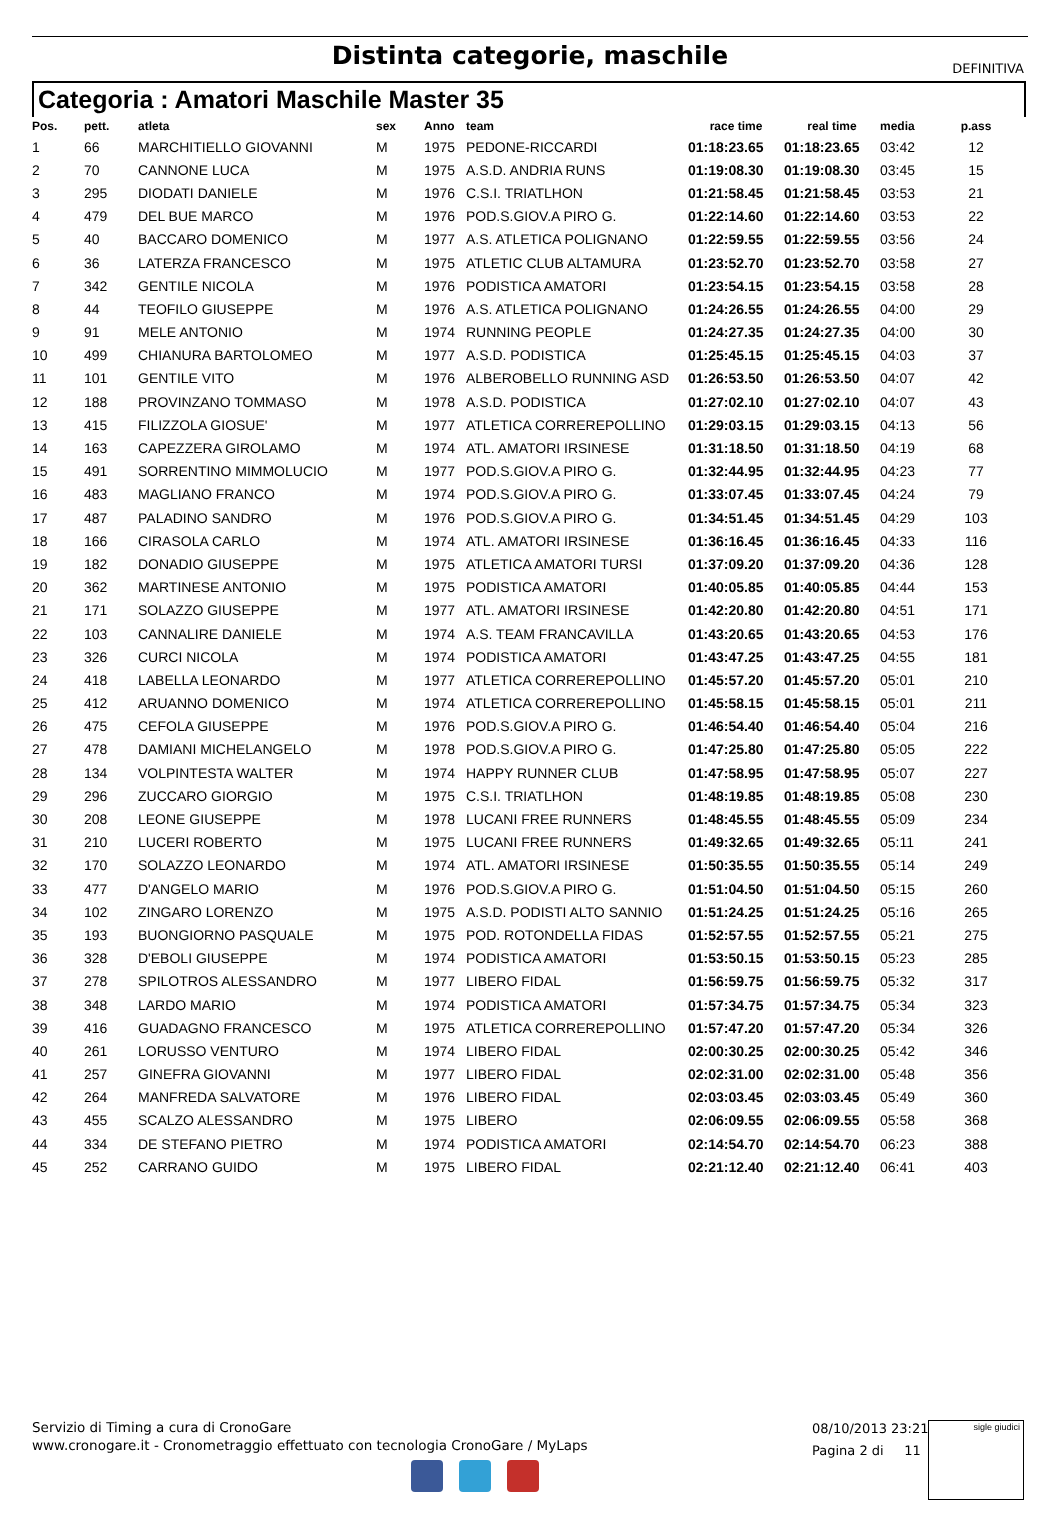Distinta categorie, maschile
DEFINITIVA
Categoria : Amatori Maschile Master 35
| Pos. | pett. | atleta | sex | Anno | team | race time | real time | media | p.ass |
| --- | --- | --- | --- | --- | --- | --- | --- | --- | --- |
| 1 | 66 | MARCHITIELLO GIOVANNI | M | 1975 | PEDONE-RICCARDI | 01:18:23.65 | 01:18:23.65 | 03:42 | 12 |
| 2 | 70 | CANNONE LUCA | M | 1975 | A.S.D. ANDRIA RUNS | 01:19:08.30 | 01:19:08.30 | 03:45 | 15 |
| 3 | 295 | DIODATI DANIELE | M | 1976 | C.S.I. TRIATLHON | 01:21:58.45 | 01:21:58.45 | 03:53 | 21 |
| 4 | 479 | DEL BUE MARCO | M | 1976 | POD.S.GIOV.A PIRO G. | 01:22:14.60 | 01:22:14.60 | 03:53 | 22 |
| 5 | 40 | BACCARO DOMENICO | M | 1977 | A.S. ATLETICA POLIGNANO | 01:22:59.55 | 01:22:59.55 | 03:56 | 24 |
| 6 | 36 | LATERZA FRANCESCO | M | 1975 | ATLETIC CLUB ALTAMURA | 01:23:52.70 | 01:23:52.70 | 03:58 | 27 |
| 7 | 342 | GENTILE NICOLA | M | 1976 | PODISTICA AMATORI | 01:23:54.15 | 01:23:54.15 | 03:58 | 28 |
| 8 | 44 | TEOFILO GIUSEPPE | M | 1976 | A.S. ATLETICA POLIGNANO | 01:24:26.55 | 01:24:26.55 | 04:00 | 29 |
| 9 | 91 | MELE ANTONIO | M | 1974 | RUNNING PEOPLE | 01:24:27.35 | 01:24:27.35 | 04:00 | 30 |
| 10 | 499 | CHIANURA BARTOLOMEO | M | 1977 | A.S.D. PODISTICA | 01:25:45.15 | 01:25:45.15 | 04:03 | 37 |
| 11 | 101 | GENTILE VITO | M | 1976 | ALBEROBELLO RUNNING ASD | 01:26:53.50 | 01:26:53.50 | 04:07 | 42 |
| 12 | 188 | PROVINZANO TOMMASO | M | 1978 | A.S.D. PODISTICA | 01:27:02.10 | 01:27:02.10 | 04:07 | 43 |
| 13 | 415 | FILIZZOLA GIOSUE' | M | 1977 | ATLETICA CORREREPOLLINO | 01:29:03.15 | 01:29:03.15 | 04:13 | 56 |
| 14 | 163 | CAPEZZERA GIROLAMO | M | 1974 | ATL. AMATORI IRSINESE | 01:31:18.50 | 01:31:18.50 | 04:19 | 68 |
| 15 | 491 | SORRENTINO MIMMOLUCIO | M | 1977 | POD.S.GIOV.A PIRO G. | 01:32:44.95 | 01:32:44.95 | 04:23 | 77 |
| 16 | 483 | MAGLIANO FRANCO | M | 1974 | POD.S.GIOV.A PIRO G. | 01:33:07.45 | 01:33:07.45 | 04:24 | 79 |
| 17 | 487 | PALADINO SANDRO | M | 1976 | POD.S.GIOV.A PIRO G. | 01:34:51.45 | 01:34:51.45 | 04:29 | 103 |
| 18 | 166 | CIRASOLA CARLO | M | 1974 | ATL. AMATORI IRSINESE | 01:36:16.45 | 01:36:16.45 | 04:33 | 116 |
| 19 | 182 | DONADIO GIUSEPPE | M | 1975 | ATLETICA AMATORI TURSI | 01:37:09.20 | 01:37:09.20 | 04:36 | 128 |
| 20 | 362 | MARTINESE ANTONIO | M | 1975 | PODISTICA AMATORI | 01:40:05.85 | 01:40:05.85 | 04:44 | 153 |
| 21 | 171 | SOLAZZO GIUSEPPE | M | 1977 | ATL. AMATORI IRSINESE | 01:42:20.80 | 01:42:20.80 | 04:51 | 171 |
| 22 | 103 | CANNALIRE DANIELE | M | 1974 | A.S. TEAM FRANCAVILLA | 01:43:20.65 | 01:43:20.65 | 04:53 | 176 |
| 23 | 326 | CURCI NICOLA | M | 1974 | PODISTICA AMATORI | 01:43:47.25 | 01:43:47.25 | 04:55 | 181 |
| 24 | 418 | LABELLA LEONARDO | M | 1977 | ATLETICA CORREREPOLLINO | 01:45:57.20 | 01:45:57.20 | 05:01 | 210 |
| 25 | 412 | ARUANNO DOMENICO | M | 1974 | ATLETICA CORREREPOLLINO | 01:45:58.15 | 01:45:58.15 | 05:01 | 211 |
| 26 | 475 | CEFOLA GIUSEPPE | M | 1976 | POD.S.GIOV.A PIRO G. | 01:46:54.40 | 01:46:54.40 | 05:04 | 216 |
| 27 | 478 | DAMIANI MICHELANGELO | M | 1978 | POD.S.GIOV.A PIRO G. | 01:47:25.80 | 01:47:25.80 | 05:05 | 222 |
| 28 | 134 | VOLPINTESTA WALTER | M | 1974 | HAPPY RUNNER CLUB | 01:47:58.95 | 01:47:58.95 | 05:07 | 227 |
| 29 | 296 | ZUCCARO GIORGIO | M | 1975 | C.S.I. TRIATLHON | 01:48:19.85 | 01:48:19.85 | 05:08 | 230 |
| 30 | 208 | LEONE GIUSEPPE | M | 1978 | LUCANI FREE RUNNERS | 01:48:45.55 | 01:48:45.55 | 05:09 | 234 |
| 31 | 210 | LUCERI ROBERTO | M | 1975 | LUCANI FREE RUNNERS | 01:49:32.65 | 01:49:32.65 | 05:11 | 241 |
| 32 | 170 | SOLAZZO LEONARDO | M | 1974 | ATL. AMATORI IRSINESE | 01:50:35.55 | 01:50:35.55 | 05:14 | 249 |
| 33 | 477 | D'ANGELO MARIO | M | 1976 | POD.S.GIOV.A PIRO G. | 01:51:04.50 | 01:51:04.50 | 05:15 | 260 |
| 34 | 102 | ZINGARO LORENZO | M | 1975 | A.S.D. PODISTI ALTO SANNIO | 01:51:24.25 | 01:51:24.25 | 05:16 | 265 |
| 35 | 193 | BUONGIORNO PASQUALE | M | 1975 | POD. ROTONDELLA FIDAS | 01:52:57.55 | 01:52:57.55 | 05:21 | 275 |
| 36 | 328 | D'EBOLI GIUSEPPE | M | 1974 | PODISTICA AMATORI | 01:53:50.15 | 01:53:50.15 | 05:23 | 285 |
| 37 | 278 | SPILOTROS ALESSANDRO | M | 1977 | LIBERO FIDAL | 01:56:59.75 | 01:56:59.75 | 05:32 | 317 |
| 38 | 348 | LARDO MARIO | M | 1974 | PODISTICA AMATORI | 01:57:34.75 | 01:57:34.75 | 05:34 | 323 |
| 39 | 416 | GUADAGNO FRANCESCO | M | 1975 | ATLETICA CORREREPOLLINO | 01:57:47.20 | 01:57:47.20 | 05:34 | 326 |
| 40 | 261 | LORUSSO VENTURO | M | 1974 | LIBERO FIDAL | 02:00:30.25 | 02:00:30.25 | 05:42 | 346 |
| 41 | 257 | GINEFRA GIOVANNI | M | 1977 | LIBERO FIDAL | 02:02:31.00 | 02:02:31.00 | 05:48 | 356 |
| 42 | 264 | MANFREDA SALVATORE | M | 1976 | LIBERO FIDAL | 02:03:03.45 | 02:03:03.45 | 05:49 | 360 |
| 43 | 455 | SCALZO ALESSANDRO | M | 1975 | LIBERO | 02:06:09.55 | 02:06:09.55 | 05:58 | 368 |
| 44 | 334 | DE STEFANO PIETRO | M | 1974 | PODISTICA AMATORI | 02:14:54.70 | 02:14:54.70 | 06:23 | 388 |
| 45 | 252 | CARRANO GUIDO | M | 1975 | LIBERO FIDAL | 02:21:12.40 | 02:21:12.40 | 06:41 | 403 |
Servizio di Timing a cura di CronoGare
www.cronogare.it - Cronometraggio effettuato con tecnologia CronoGare / MyLaps
08/10/2013 23:21
Pagina 2 di 11
sigle giudici